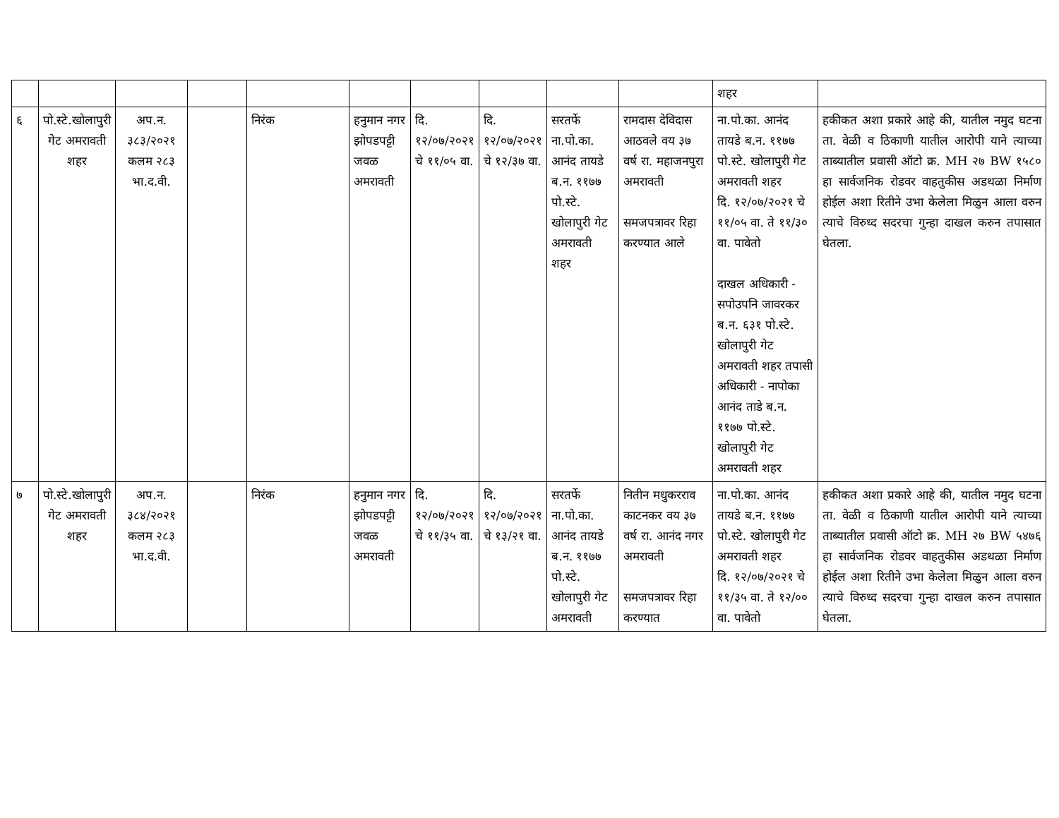| | | | | | | | | | | शहर | |
| ६ | पो.स्टे.खोलापुरी गेट अमरावती शहर | अप.न. ३८३/२०२१ कलम २८३ भा.द.वी. | | निरंक | हनुमान नगर झोपडपट्टी जवळ अमरावती | दि. १२/०७/२०२१ चे ११/०५ वा. | दि. १२/०७/२०२१ चे १२/३७ वा. | सरतर्फे ना.पो.का. आनंद तायडे ब.न. ११७७ पो.स्टे. खोलापुरी गेट अमरावती शहर | रामदास देविदास आठवले वय ३७ वर्ष रा. महाजनपुरा अमरावती समजपत्रावर रिहा करण्यात आले | ना.पो.का. आनंद तायडे ब.न. ११७७ पो.स्टे. खोलापुरी गेट अमरावती शहर दि. १२/०७/२०२१ चे ११/०५ वा. ते ११/३० वा. पावेतो दाखल अधिकारी - सपोउपनि जावरकर ब.न. ६३१ पो.स्टे. खोलापुरी गेट अमरावती शहर तपासी अधिकारी - नापोका आनंद ताडे ब.न. ११७७ पो.स्टे. खोलापुरी गेट अमरावती शहर | हकीकत अशा प्रकारे आहे की, यातील नमुद घटना ता. वेळी व ठिकाणी यातील आरोपी याने त्याच्या ताब्यातील प्रवासी ऑटो क्र. MH २७ BW १५८० हा सार्वजनिक रोडवर वाहतुकीस अडथळा निर्माण होईल अशा रितीने उभा केलेला मिळुन आला वरुन त्याचे विरुध्द सदरचा गुन्हा दाखल करुन तपासात घेतला. |
| ७ | पो.स्टे.खोलापुरी गेट अमरावती शहर | अप.न. ३८४/२०२१ कलम २८३ भा.द.वी. | | निरंक | हनुमान नगर झोपडपट्टी जवळ अमरावती | दि. १२/०७/२०२१ चे ११/३५ वा. | दि. १२/०७/२०२१ चे १३/२१ वा. | सरतर्फे ना.पो.का. आनंद तायडे ब.न. ११७७ पो.स्टे. खोलापुरी गेट अमरावती | नितीन मधुकरराव काटनकर वय ३७ वर्ष रा. आनंद नगर अमरावती समजपत्रावर रिहा करण्यात | ना.पो.का. आनंद तायडे ब.न. ११७७ पो.स्टे. खोलापुरी गेट अमरावती शहर दि. १२/०७/२०२१ चे ११/३५ वा. ते १२/०० वा. पावेतो | हकीकत अशा प्रकारे आहे की, यातील नमुद घटना ता. वेळी व ठिकाणी यातील आरोपी याने त्याच्या ताब्यातील प्रवासी ऑटो क्र. MH २७ BW ५४७६ हा सार्वजनिक रोडवर वाहतुकीस अडथळा निर्माण होईल अशा रितीने उभा केलेला मिळुन आला वरुन त्याचे विरुध्द सदरचा गुन्हा दाखल करुन तपासात घेतला. |